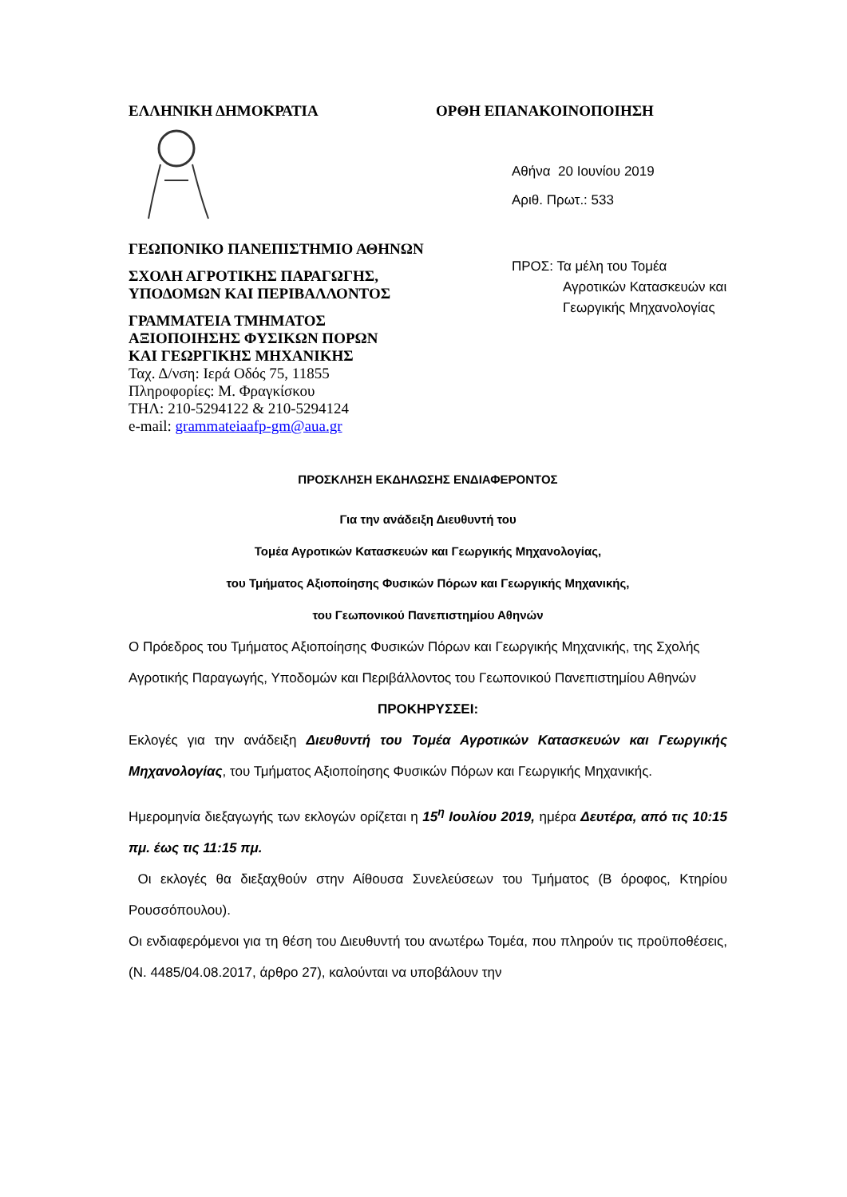ΕΛΛΗΝΙΚΗ ΔΗΜΟΚΡΑΤΙΑ ΟΡΘΗ ΕΠΑΝΑΚΟΙΝΟΠΟΙΗΣΗ
ΓΕΩΠΟΝΙΚΟ ΠΑΝΕΠΙΣΤΗΜΙΟ ΑΘΗΝΩΝ
ΣΧΟΛΗ ΑΓΡΟΤΙΚΗΣ ΠΑΡΑΓΩΓΗΣ,
ΥΠΟΔΟΜΩΝ ΚΑΙ ΠΕΡΙΒΑΛΛΟΝΤΟΣ
ΓΡΑΜΜΑΤΕΙΑ ΤΜΗΜΑΤΟΣ
ΑΞΙΟΠΟΙΗΣΗΣ ΦΥΣΙΚΩΝ ΠΟΡΩΝ
ΚΑΙ ΓΕΩΡΓΙΚΗΣ ΜΗΧΑΝΙΚΗΣ
Ταχ. Δ/νση: Ιερά Οδός 75, 11855
Πληροφορίες: Μ. Φραγκίσκου
ΤΗΛ: 210-5294122 & 210-5294124
e-mail: grammateiaafp-gm@aua.gr
Αθήνα 20 Ιουνίου 2019
Αριθ. Πρωτ.: 533
ΠΡΟΣ: Τα μέλη του Τομέα
Αγροτικών Κατασκευών και
Γεωργικής Μηχανολογίας
ΠΡΟΣΚΛΗΣΗ ΕΚΔΗΛΩΣΗΣ ΕΝΔΙΑΦΕΡΟΝΤΟΣ
Για την ανάδειξη Διευθυντή του
Τομέα Αγροτικών Κατασκευών και Γεωργικής Μηχανολογίας,
του Τμήματος Αξιοποίησης Φυσικών Πόρων και Γεωργικής Μηχανικής,
του Γεωπονικού Πανεπιστημίου Αθηνών
Ο Πρόεδρος του Τμήματος Αξιοποίησης Φυσικών Πόρων και Γεωργικής Μηχανικής, της Σχολής Αγροτικής Παραγωγής, Υποδομών και Περιβάλλοντος του Γεωπονικού Πανεπιστημίου Αθηνών
ΠΡΟΚΗΡΥΣΣΕΙ:
Εκλογές για την ανάδειξη Διευθυντή του Τομέα Αγροτικών Κατασκευών και Γεωργικής Μηχανολογίας, του Τμήματος Αξιοποίησης Φυσικών Πόρων και Γεωργικής Μηχανικής.
Ημερομηνία διεξαγωγής των εκλογών ορίζεται η 15<sup>η</sup> Ιουλίου 2019, ημέρα Δευτέρα, από τις 10:15 πμ. έως τις 11:15 πμ.
Οι εκλογές θα διεξαχθούν στην Αίθουσα Συνελεύσεων του Τμήματος (Β όροφος, Κτηρίου Ρουσσόπουλου).
Οι ενδιαφερόμενοι για τη θέση του Διευθυντή του ανωτέρω Τομέα, που πληρούν τις προϋποθέσεις, (Ν. 4485/04.08.2017, άρθρο 27), καλούνται να υποβάλουν την